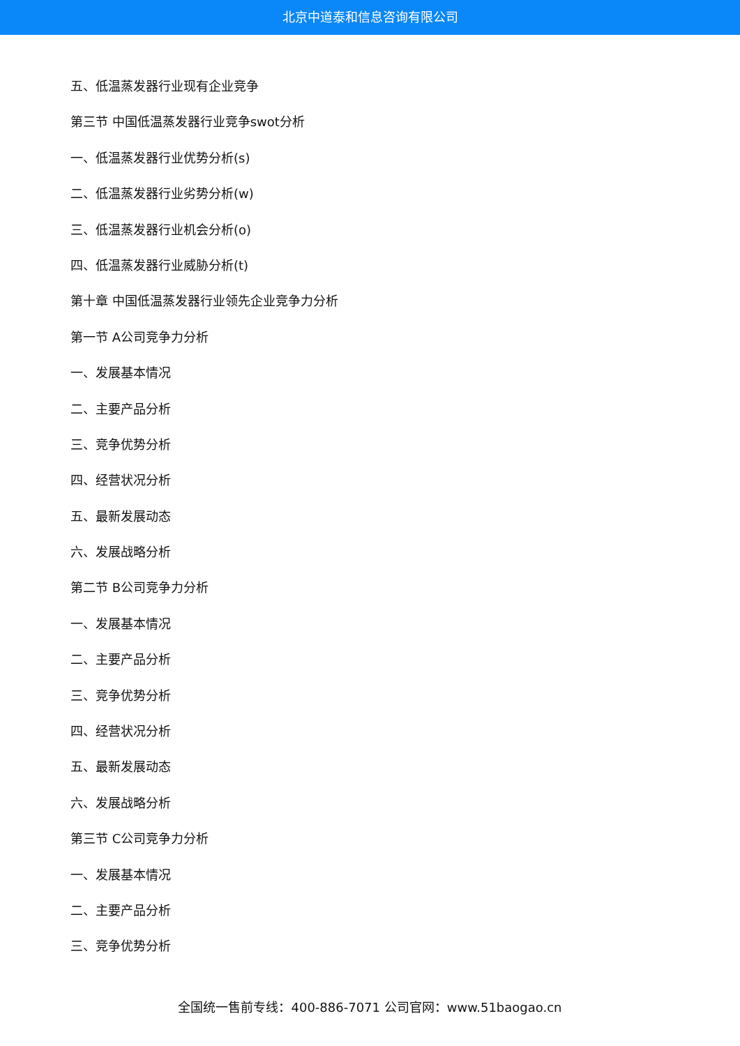北京中道泰和信息咨询有限公司
五、低温蒸发器行业现有企业竞争
第三节 中国低温蒸发器行业竞争swot分析
一、低温蒸发器行业优势分析(s)
二、低温蒸发器行业劣势分析(w)
三、低温蒸发器行业机会分析(o)
四、低温蒸发器行业威胁分析(t)
第十章 中国低温蒸发器行业领先企业竞争力分析
第一节 A公司竞争力分析
一、发展基本情况
二、主要产品分析
三、竞争优势分析
四、经营状况分析
五、最新发展动态
六、发展战略分析
第二节 B公司竞争力分析
一、发展基本情况
二、主要产品分析
三、竞争优势分析
四、经营状况分析
五、最新发展动态
六、发展战略分析
第三节 C公司竞争力分析
一、发展基本情况
二、主要产品分析
三、竞争优势分析
全国统一售前专线：400-886-7071 公司官网：www.51baogao.cn